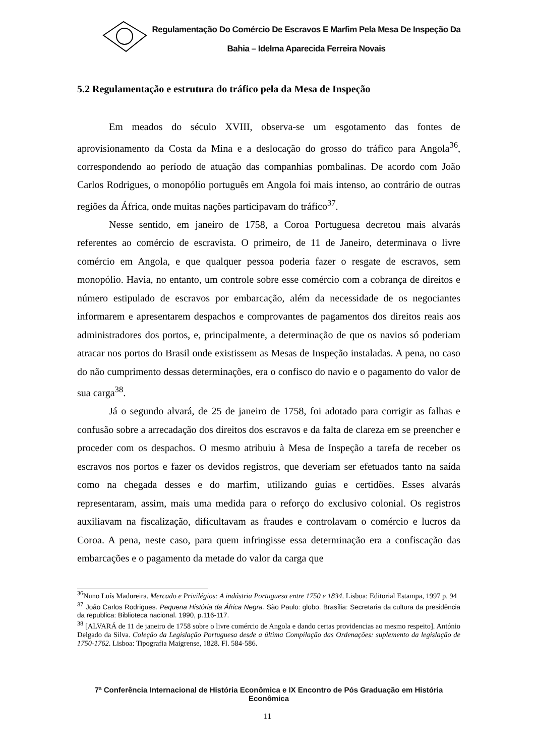Regulamentação Do Comércio De Escravos E Marfim Pela Mesa De Inspeção Da Bahia – Idelma Aparecida Ferreira Novais
5.2 Regulamentação e estrutura do tráfico pela da Mesa de Inspeção
Em meados do século XVIII, observa-se um esgotamento das fontes de aprovisionamento da Costa da Mina e a deslocação do grosso do tráfico para Angola<sup>36</sup>, correspondendo ao período de atuação das companhias pombalinas. De acordo com João Carlos Rodrigues, o monopólio português em Angola foi mais intenso, ao contrário de outras regiões da África, onde muitas nações participavam do tráfico<sup>37</sup>.
Nesse sentido, em janeiro de 1758, a Coroa Portuguesa decretou mais alvarás referentes ao comércio de escravista. O primeiro, de 11 de Janeiro, determinava o livre comércio em Angola, e que qualquer pessoa poderia fazer o resgate de escravos, sem monopólio. Havia, no entanto, um controle sobre esse comércio com a cobrança de direitos e número estipulado de escravos por embarcação, além da necessidade de os negociantes informarem e apresentarem despachos e comprovantes de pagamentos dos direitos reais aos administradores dos portos, e, principalmente, a determinação de que os navios só poderiam atracar nos portos do Brasil onde existissem as Mesas de Inspeção instaladas. A pena, no caso do não cumprimento dessas determinações, era o confisco do navio e o pagamento do valor de sua carga<sup>38</sup>.
Já o segundo alvará, de 25 de janeiro de 1758, foi adotado para corrigir as falhas e confusão sobre a arrecadação dos direitos dos escravos e da falta de clareza em se preencher e proceder com os despachos. O mesmo atribuiu à Mesa de Inspeção a tarefa de receber os escravos nos portos e fazer os devidos registros, que deveriam ser efetuados tanto na saída como na chegada desses e do marfim, utilizando guias e certidões. Esses alvarás representaram, assim, mais uma medida para o reforço do exclusivo colonial. Os registros auxiliavam na fiscalização, dificultavam as fraudes e controlavam o comércio e lucros da Coroa. A pena, neste caso, para quem infringisse essa determinação era a confiscação das embarcações e o pagamento da metade do valor da carga que
<sup>36</sup> Nuno Luís Madureira. Mercado e Privilégios: A indústria Portuguesa entre 1750 e 1834. Lisboa: Editorial Estampa, 1997 p. 94
<sup>37</sup> João Carlos Rodrigues. Pequena História da África Negra. São Paulo: globo. Brasília: Secretaria da cultura da presidência da republica: Biblioteca nacional. 1990, p.116-117.
<sup>38</sup> [ALVARÁ de 11 de janeiro de 1758 sobre o livre comércio de Angola e dando certas providencias ao mesmo respeito]. António Delgado da Silva. Coleção da Legislação Portuguesa desde a última Compilação das Ordenações: suplemento da legislação de 1750-1762. Lisboa: Tipografia Maigrense, 1828. Fl. 584-586.
7ª Conferência Internacional de História Econômica e IX Encontro de Pós Graduação em História Econômica
11